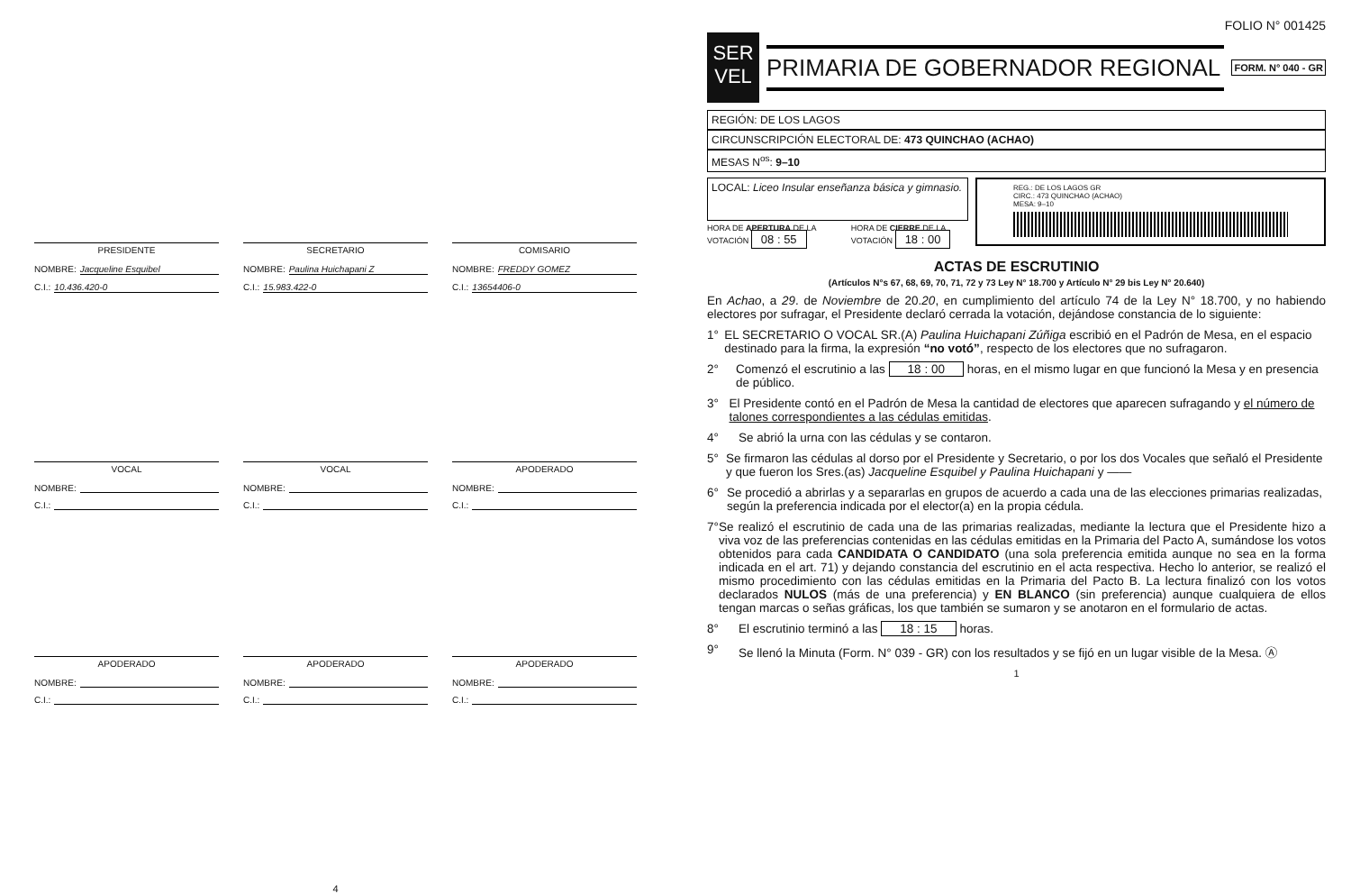PRESIDENTE
NOMBRE: Jacqueline Esquibel
C.I.: 10.436.420-0
SECRETARIO
NOMBRE: Paulina Huichapani Z
C.I.: 15.983.422-0
COMISARIO
NOMBRE: FREDDY GOMEZ
C.I.: 13654406-0
VOCAL
NOMBRE:
C.I.:
VOCAL
NOMBRE:
C.I.:
APODERADO
NOMBRE:
C.I.:
APODERADO
NOMBRE:
C.I.:
APODERADO
NOMBRE:
C.I.:
APODERADO
NOMBRE:
C.I.:
4
FOLIO N° 001425
SER
VEL
PRIMARIA DE GOBERNADOR REGIONAL
FORM. N° 040 - GR
REGIÓN: DE LOS LAGOS
CIRCUNSCRIPCIÓN ELECTORAL DE: 473 QUINCHAO (ACHAO)
MESAS N<sup>os</sup>: 9–10
LOCAL: Liceo Insular enseñanza básica y gimnasio.
HORA DE APERTURA DE LA VOTACIÓN 08 : 55 HORA DE CIERRE DE LA VOTACIÓN 18 : 00
REG.: DE LOS LAGOS GR
CIRC.: 473 QUINCHAO (ACHAO)
MESA: 9–10
ACTAS DE ESCRUTINIO
(Artículos N°s 67, 68, 69, 70, 71, 72 y 73 Ley N° 18.700 y Artículo N° 29 bis Ley N° 20.640)
En Achao, a 29. de Noviembre de 20.20, en cumplimiento del artículo 74 de la Ley N° 18.700, y no habiendo electores por sufragar, el Presidente declaró cerrada la votación, dejándose constancia de lo siguiente:
1° EL SECRETARIO O VOCAL SR.(A) Paulina Huichapani Zúñiga escribió en el Padrón de Mesa, en el espacio destinado para la firma, la expresión “no votó”, respecto de los electores que no sufragaron.
2° Comenzó el escrutinio a las 18 : 00 horas, en el mismo lugar en que funcionó la Mesa y en presencia de público.
3° El Presidente contó en el Padrón de Mesa la cantidad de electores que aparecen sufragando y el número de talones correspondientes a las cédulas emitidas.
4° Se abrió la urna con las cédulas y se contaron.
5° Se firmaron las cédulas al dorso por el Presidente y Secretario, o por los dos Vocales que señaló el Presidente y que fueron los Sres.(as) Jacqueline Esquibel y Paulina Huichapani y ——
6° Se procedió a abrirlas y a separarlas en grupos de acuerdo a cada una de las elecciones primarias realizadas, según la preferencia indicada por el elector(a) en la propia cédula.
7° Se realizó el escrutinio de cada una de las primarias realizadas, mediante la lectura que el Presidente hizo a viva voz de las preferencias contenidas en las cédulas emitidas en la Primaria del Pacto A, sumándose los votos obtenidos para cada CANDIDATA O CANDIDATO (una sola preferencia emitida aunque no sea en la forma indicada en el art. 71) y dejando constancia del escrutinio en el acta respectiva. Hecho lo anterior, se realizó el mismo procedimiento con las cédulas emitidas en la Primaria del Pacto B. La lectura finalizó con los votos declarados NULOS (más de una preferencia) y EN BLANCO (sin preferencia) aunque cualquiera de ellos tengan marcas o señas gráficas, los que también se sumaron y se anotaron en el formulario de actas.
8° El escrutinio terminó a las 18 : 15 horas.
9° Se llenó la Minuta (Form. N° 039 - GR) con los resultados y se fijó en un lugar visible de la Mesa. Ⓐ
1